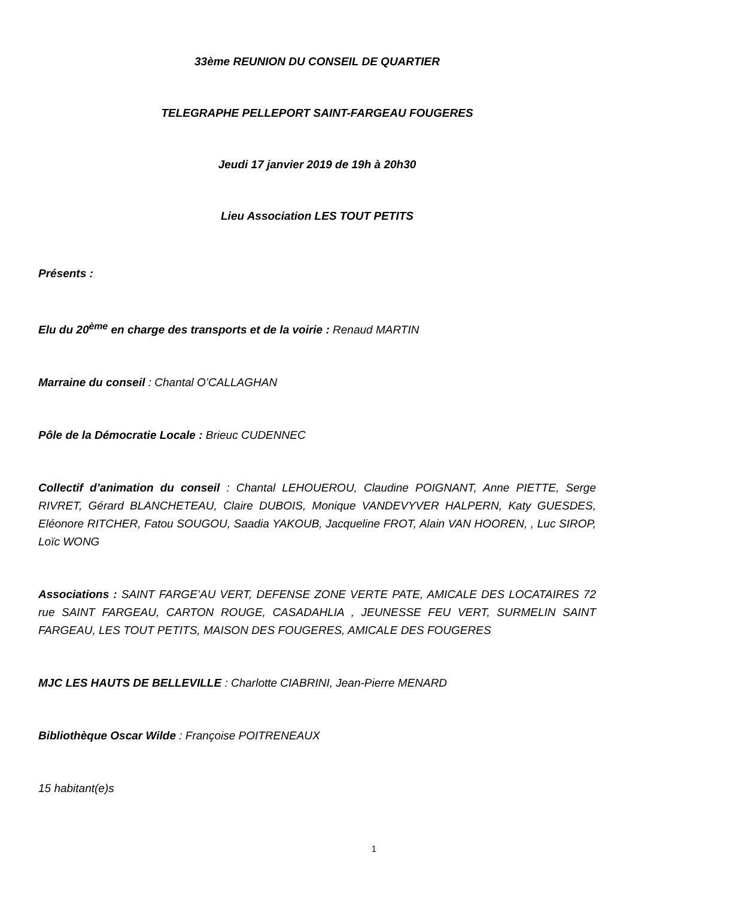33ème REUNION DU CONSEIL DE QUARTIER
TELEGRAPHE PELLEPORT SAINT-FARGEAU FOUGERES
Jeudi 17 janvier 2019 de 19h à 20h30
Lieu Association LES TOUT PETITS
Présents :
Elu du 20<sup>ème</sup> en charge des transports et de la voirie : Renaud MARTIN
Marraine du conseil : Chantal O’CALLAGHAN
Pôle de la Démocratie Locale : Brieuc CUDENNEC
Collectif d’animation du conseil : Chantal LEHOUEROU, Claudine POIGNANT, Anne PIETTE, Serge RIVRET, Gérard BLANCHETEAU, Claire DUBOIS, Monique VANDEVYVER HALPERN, Katy GUESDES, Eléonore RITCHER, Fatou SOUGOU, Saadia YAKOUB, Jacqueline FROT, Alain VAN HOOREN, , Luc SIROP, Loïc WONG
Associations : SAINT FARGE’AU VERT, DEFENSE ZONE VERTE PATE, AMICALE DES LOCATAIRES 72 rue SAINT FARGEAU, CARTON ROUGE, CASADAHLIA , JEUNESSE FEU VERT, SURMELIN SAINT FARGEAU, LES TOUT PETITS, MAISON DES FOUGERES, AMICALE DES FOUGERES
MJC LES HAUTS DE BELLEVILLE : Charlotte CIABRINI, Jean-Pierre MENARD
Bibliothèque Oscar Wilde : Françoise POITRENEAUX
15 habitant(e)s
1